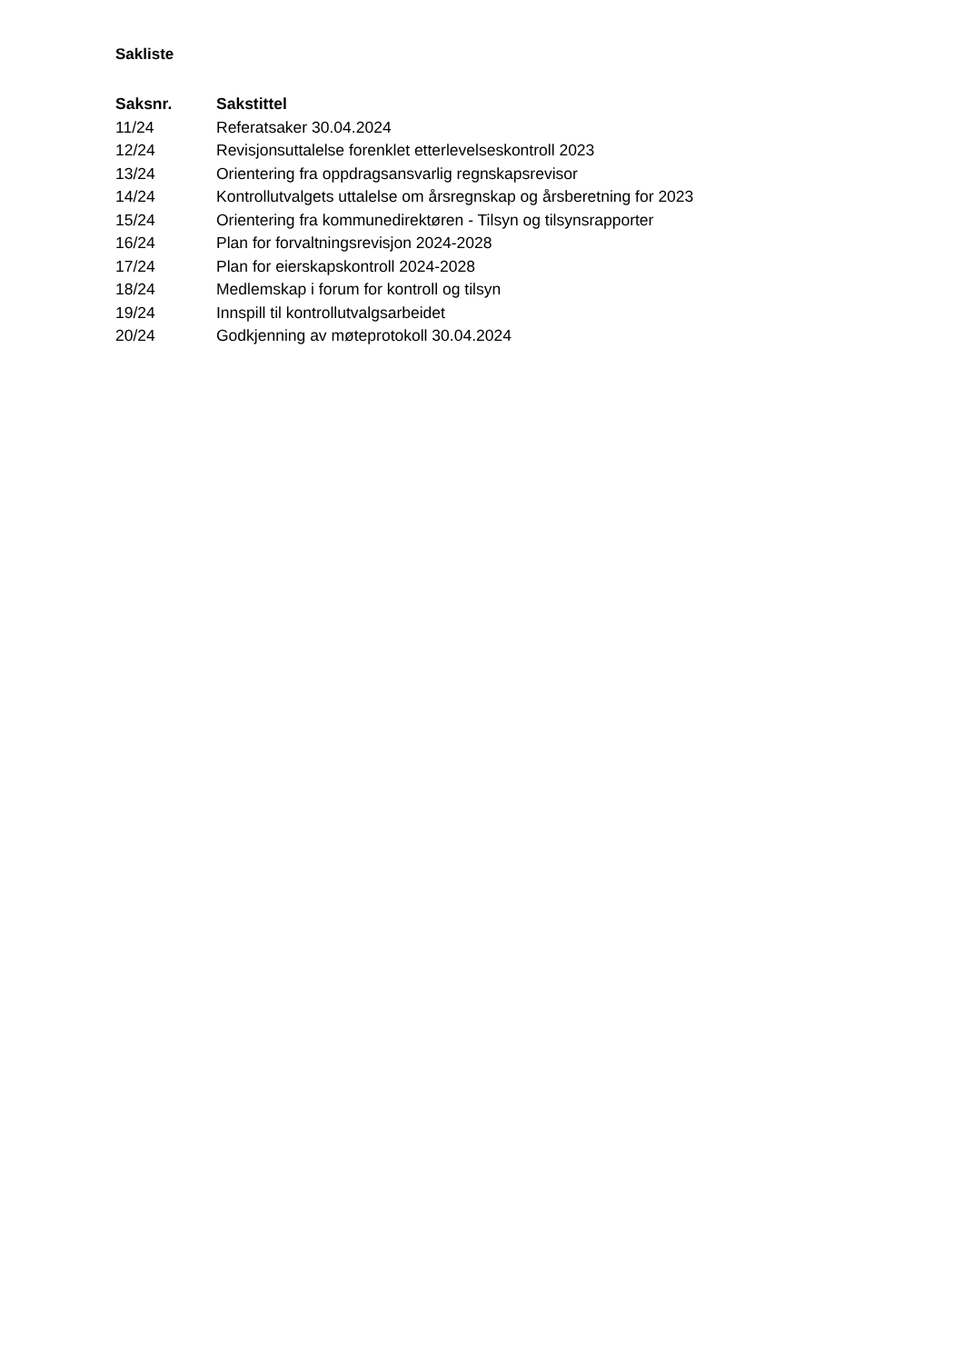Sakliste
| Saksnr. | Sakstittel |
| --- | --- |
| 11/24 | Referatsaker 30.04.2024 |
| 12/24 | Revisjonsuttalelse forenklet etterlevelseskontroll 2023 |
| 13/24 | Orientering fra oppdragsansvarlig regnskapsrevisor |
| 14/24 | Kontrollutvalgets uttalelse om årsregnskap og årsberetning for 2023 |
| 15/24 | Orientering fra kommunedirektøren - Tilsyn og tilsynsrapporter |
| 16/24 | Plan for forvaltningsrevisjon 2024-2028 |
| 17/24 | Plan for eierskapskontroll 2024-2028 |
| 18/24 | Medlemskap i forum for kontroll og tilsyn |
| 19/24 | Innspill til kontrollutvalgsarbeidet |
| 20/24 | Godkjenning av møteprotokoll 30.04.2024 |